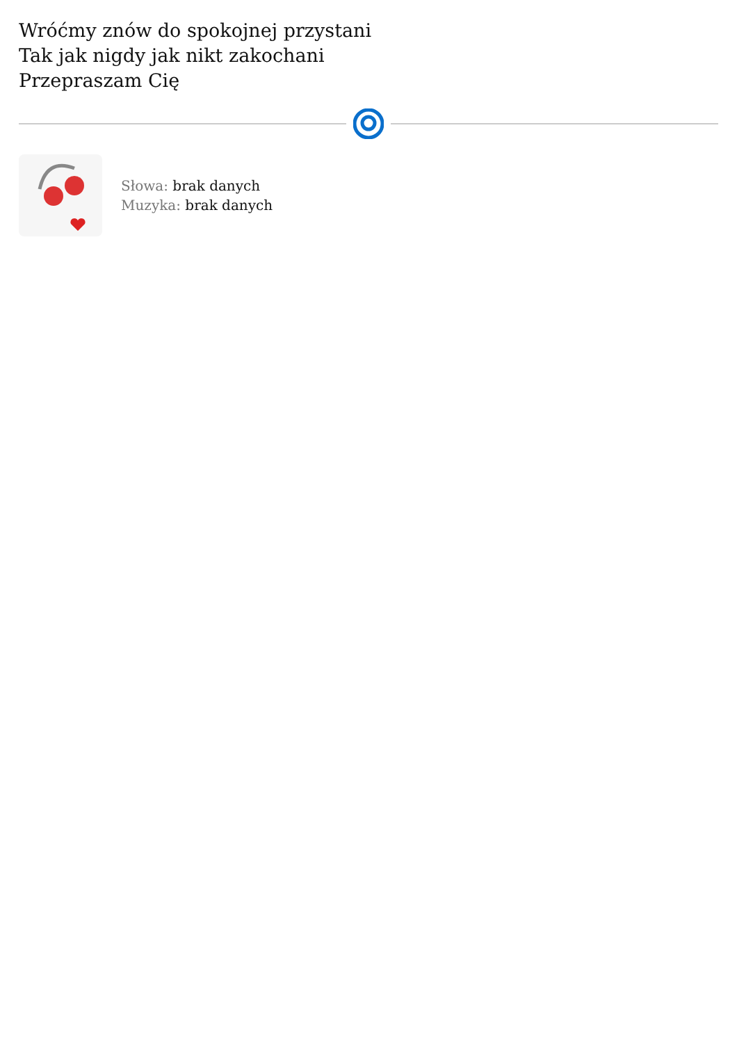Wróćmy znów do spokojnej przystani
Tak jak nigdy jak nikt zakochani
Przepraszam Cię
Słowa: brak danych
Muzyka: brak danych